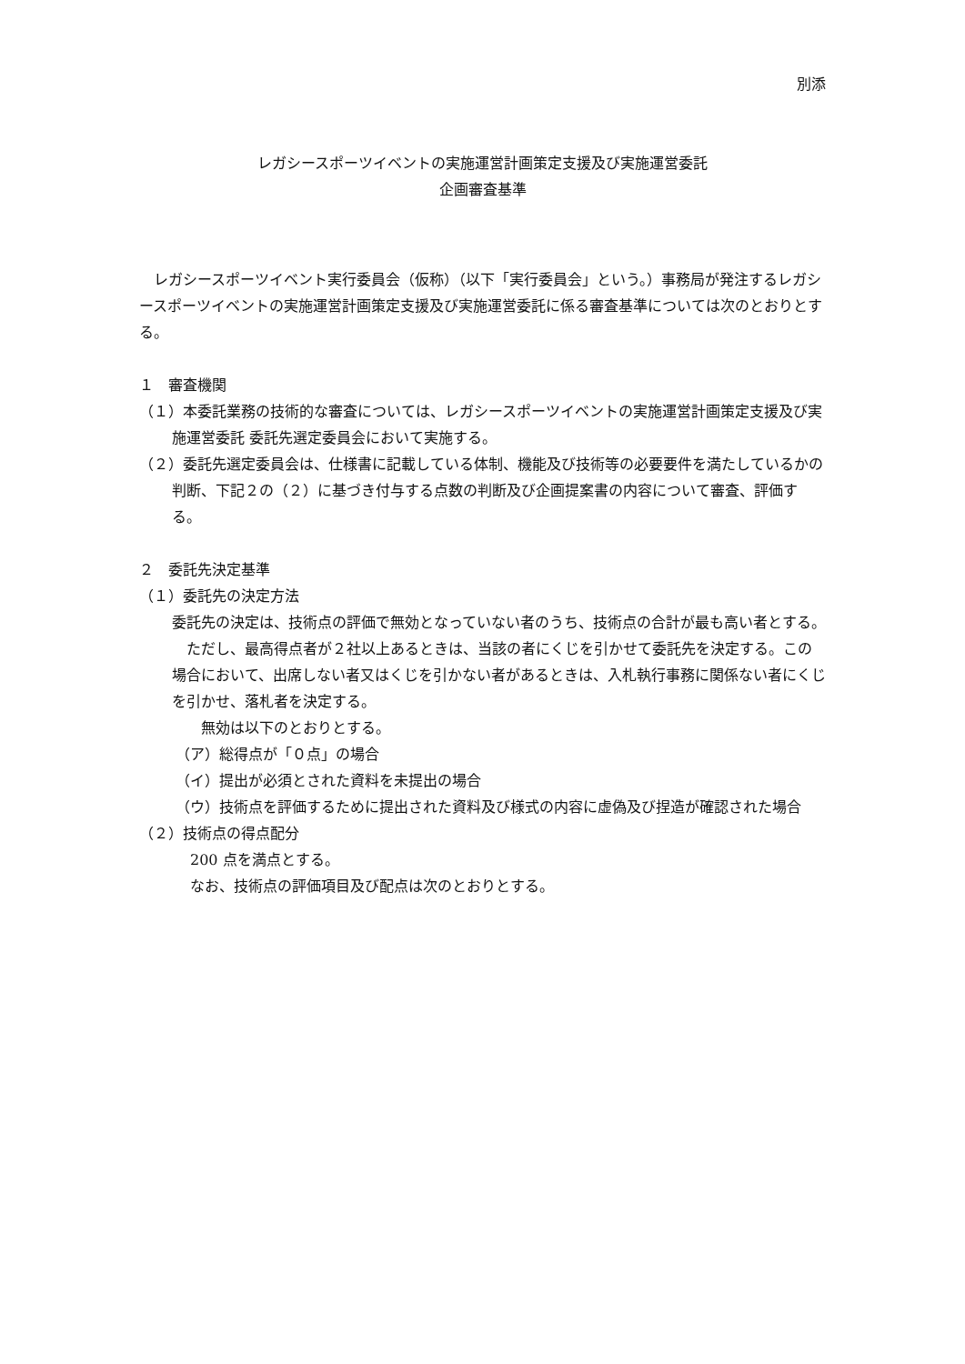別添
レガシースポーツイベントの実施運営計画策定支援及び実施運営委託
企画審査基準
　レガシースポーツイベント実行委員会（仮称）（以下「実行委員会」という。）事務局が発注するレガシースポーツイベントの実施運営計画策定支援及び実施運営委託に係る審査基準については次のとおりとする。
１　審査機関
（１）本委託業務の技術的な審査については、レガシースポーツイベントの実施運営計画策定支援及び実施運営委託 委託先選定委員会において実施する。
（２）委託先選定委員会は、仕様書に記載している体制、機能及び技術等の必要要件を満たしているかの判断、下記２の（２）に基づき付与する点数の判断及び企画提案書の内容について審査、評価する。
２　委託先決定基準
（１）委託先の決定方法
委託先の決定は、技術点の評価で無効となっていない者のうち、技術点の合計が最も高い者とする。
　ただし、最高得点者が２社以上あるときは、当該の者にくじを引かせて委託先を決定する。この場合において、出席しない者又はくじを引かない者があるときは、入札執行事務に関係ない者にくじを引かせ、落札者を決定する。
　　無効は以下のとおりとする。
（ア）総得点が「０点」の場合
（イ）提出が必須とされた資料を未提出の場合
（ウ）技術点を評価するために提出された資料及び様式の内容に虚偽及び捏造が確認された場合
（２）技術点の得点配分
200 点を満点とする。
なお、技術点の評価項目及び配点は次のとおりとする。